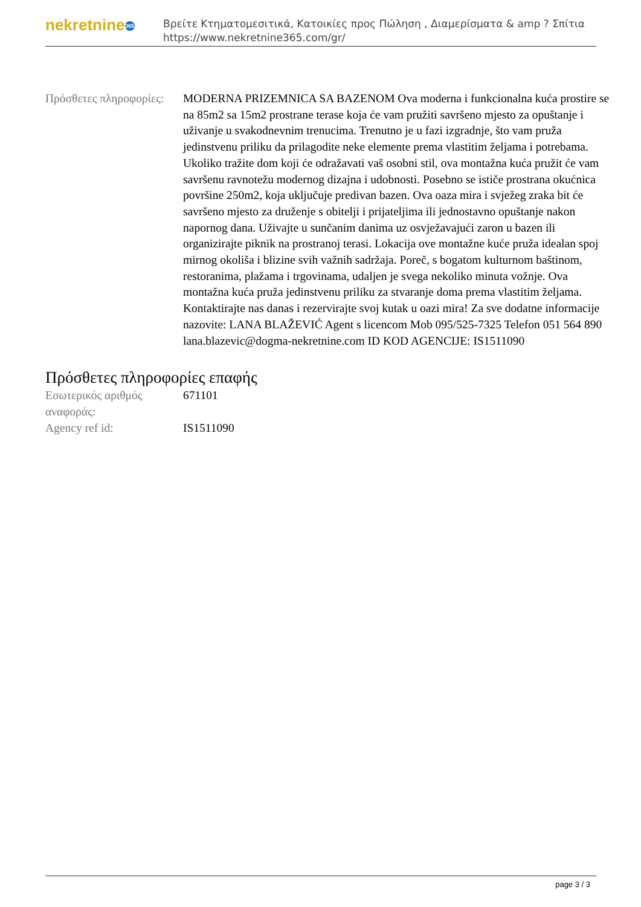nekretnine 365
Βρείτε Κτηματομεσιτικά, Κατοικίες προς Πώληση , Διαμερίσματα & amp ? Σπίτια
https://www.nekretnine365.com/gr/
| Πρόσθετες πληροφορίες: | MODERNA PRIZEMNICA SA BAZENOM Ova moderna i funkcionalna kuća prostire se na 85m2 sa 15m2 prostrane terase koja će vam pružiti savršeno mjesto za opuštanje i uživanje u svakodnevnim trenucima. Trenutno je u fazi izgradnje, što vam pruža jedinstvenu priliku da prilagodite neke elemente prema vlastitim željama i potrebama. Ukoliko tražite dom koji će odražavati vaš osobni stil, ova montažna kuća pružit će vam savršenu ravnotežu modernog dizajna i udobnosti. Posebno se ističe prostrana okućnica površine 250m2, koja uključuje predivan bazen. Ova oaza mira i svježeg zraka bit će savršeno mjesto za druženje s obitelji i prijateljima ili jednostavno opuštanje nakon napornog dana. Uživajte u sunčanim danima uz osvježavajući zaron u bazen ili organizirajte piknik na prostranoj terasi. Lokacija ove montažne kuće pruža idealan spoj mirnog okoliša i blizine svih važnih sadržaja. Poreč, s bogatom kulturnom baštinom, restoranima, plažama i trgovinama, udaljen je svega nekoliko minuta vožnje. Ova montažna kuća pruža jedinstvenu priliku za stvaranje doma prema vlastitim željama. Kontaktirajte nas danas i rezervirajte svoj kutak u oazi mira! Za sve dodatne informacije nazovite: LANA BLAŽEVIĆ Agent s licencom Mob 095/525-7325 Telefon 051 564 890 lana.blazevic@dogma-nekretnine.com ID KOD AGENCIJE: IS1511090 |
Πρόσθετες πληροφορίες επαφής
| Εσωτερικός αριθμός αναφοράς: | 671101 |
| Agency ref id: | IS1511090 |
page 3 / 3